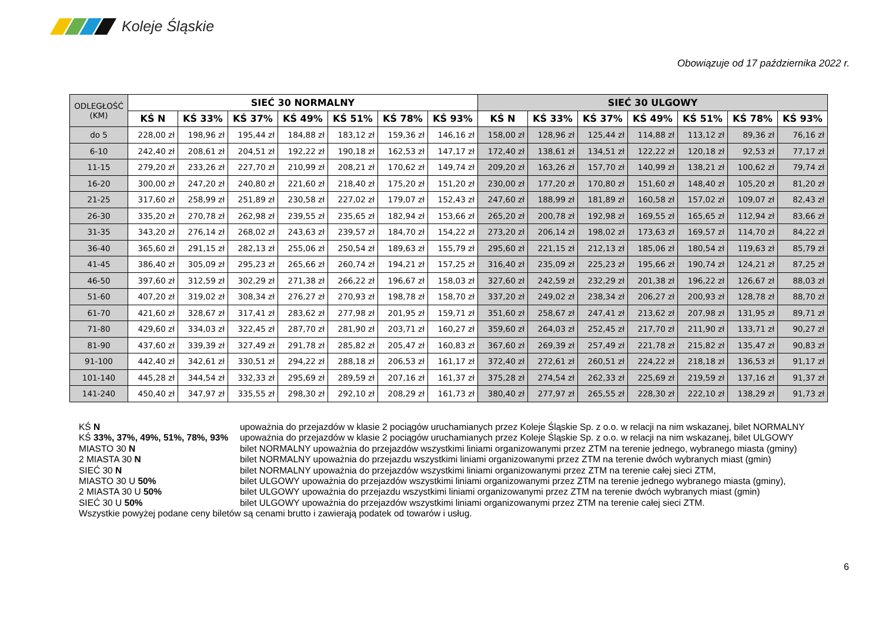Koleje Śląskie
Obowiązuje od 17 października 2022 r.
| ODLEGŁOŚĆ (KM) | SIEĆ 30 NORMALNY | | | | | | | SIEĆ 30 ULGOWY | | | | | | |
| --- | --- | --- | --- | --- | --- | --- | --- | --- | --- | --- | --- | --- | --- | --- |
| | KŚ N | KŚ 33% | KŚ 37% | KŚ 49% | KŚ 51% | KŚ 78% | KŚ 93% | KŚ N | KŚ 33% | KŚ 37% | KŚ 49% | KŚ 51% | KŚ 78% | KŚ 93% |
| do 5 | 228,00 zł | 198,96 zł | 195,44 zł | 184,88 zł | 183,12 zł | 159,36 zł | 146,16 zł | 158,00 zł | 128,96 zł | 125,44 zł | 114,88 zł | 113,12 zł | 89,36 zł | 76,16 zł |
| 6-10 | 242,40 zł | 208,61 zł | 204,51 zł | 192,22 zł | 190,18 zł | 162,53 zł | 147,17 zł | 172,40 zł | 138,61 zł | 134,51 zł | 122,22 zł | 120,18 zł | 92,53 zł | 77,17 zł |
| 11-15 | 279,20 zł | 233,26 zł | 227,70 zł | 210,99 zł | 208,21 zł | 170,62 zł | 149,74 zł | 209,20 zł | 163,26 zł | 157,70 zł | 140,99 zł | 138,21 zł | 100,62 zł | 79,74 zł |
| 16-20 | 300,00 zł | 247,20 zł | 240,80 zł | 221,60 zł | 218,40 zł | 175,20 zł | 151,20 zł | 230,00 zł | 177,20 zł | 170,80 zł | 151,60 zł | 148,40 zł | 105,20 zł | 81,20 zł |
| 21-25 | 317,60 zł | 258,99 zł | 251,89 zł | 230,58 zł | 227,02 zł | 179,07 zł | 152,43 zł | 247,60 zł | 188,99 zł | 181,89 zł | 160,58 zł | 157,02 zł | 109,07 zł | 82,43 zł |
| 26-30 | 335,20 zł | 270,78 zł | 262,98 zł | 239,55 zł | 235,65 zł | 182,94 zł | 153,66 zł | 265,20 zł | 200,78 zł | 192,98 zł | 169,55 zł | 165,65 zł | 112,94 zł | 83,66 zł |
| 31-35 | 343,20 zł | 276,14 zł | 268,02 zł | 243,63 zł | 239,57 zł | 184,70 zł | 154,22 zł | 273,20 zł | 206,14 zł | 198,02 zł | 173,63 zł | 169,57 zł | 114,70 zł | 84,22 zł |
| 36-40 | 365,60 zł | 291,15 zł | 282,13 zł | 255,06 zł | 250,54 zł | 189,63 zł | 155,79 zł | 295,60 zł | 221,15 zł | 212,13 zł | 185,06 zł | 180,54 zł | 119,63 zł | 85,79 zł |
| 41-45 | 386,40 zł | 305,09 zł | 295,23 zł | 265,66 zł | 260,74 zł | 194,21 zł | 157,25 zł | 316,40 zł | 235,09 zł | 225,23 zł | 195,66 zł | 190,74 zł | 124,21 zł | 87,25 zł |
| 46-50 | 397,60 zł | 312,59 zł | 302,29 zł | 271,38 zł | 266,22 zł | 196,67 zł | 158,03 zł | 327,60 zł | 242,59 zł | 232,29 zł | 201,38 zł | 196,22 zł | 126,67 zł | 88,03 zł |
| 51-60 | 407,20 zł | 319,02 zł | 308,34 zł | 276,27 zł | 270,93 zł | 198,78 zł | 158,70 zł | 337,20 zł | 249,02 zł | 238,34 zł | 206,27 zł | 200,93 zł | 128,78 zł | 88,70 zł |
| 61-70 | 421,60 zł | 328,67 zł | 317,41 zł | 283,62 zł | 277,98 zł | 201,95 zł | 159,71 zł | 351,60 zł | 258,67 zł | 247,41 zł | 213,62 zł | 207,98 zł | 131,95 zł | 89,71 zł |
| 71-80 | 429,60 zł | 334,03 zł | 322,45 zł | 287,70 zł | 281,90 zł | 203,71 zł | 160,27 zł | 359,60 zł | 264,03 zł | 252,45 zł | 217,70 zł | 211,90 zł | 133,71 zł | 90,27 zł |
| 81-90 | 437,60 zł | 339,39 zł | 327,49 zł | 291,78 zł | 285,82 zł | 205,47 zł | 160,83 zł | 367,60 zł | 269,39 zł | 257,49 zł | 221,78 zł | 215,82 zł | 135,47 zł | 90,83 zł |
| 91-100 | 442,40 zł | 342,61 zł | 330,51 zł | 294,22 zł | 288,18 zł | 206,53 zł | 161,17 zł | 372,40 zł | 272,61 zł | 260,51 zł | 224,22 zł | 218,18 zł | 136,53 zł | 91,17 zł |
| 101-140 | 445,28 zł | 344,54 zł | 332,33 zł | 295,69 zł | 289,59 zł | 207,16 zł | 161,37 zł | 375,28 zł | 274,54 zł | 262,33 zł | 225,69 zł | 219,59 zł | 137,16 zł | 91,37 zł |
| 141-240 | 450,40 zł | 347,97 zł | 335,55 zł | 298,30 zł | 292,10 zł | 208,29 zł | 161,73 zł | 380,40 zł | 277,97 zł | 265,55 zł | 228,30 zł | 222,10 zł | 138,29 zł | 91,73 zł |
KŚ N upoważnia do przejazdów w klasie 2 pociągów uruchamianych przez Koleje Śląskie Sp. z o.o. w relacji na nim wskazanej, bilet NORMALNY
KŚ 33%, 37%, 49%, 51%, 78%, 93% upoważnia do przejazdów w klasie 2 pociągów uruchamianych przez Koleje Śląskie Sp. z o.o. w relacji na nim wskazanej, bilet ULGOWY
MIASTO 30 N bilet NORMALNY upoważnia do przejazdów wszystkimi liniami organizowanymi przez ZTM na terenie jednego, wybranego miasta (gminy)
2 MIASTA 30 N bilet NORMALNY upoważnia do przejazdu wszystkimi liniami organizowanymi przez ZTM na terenie dwóch wybranych miast (gmin)
SIEĆ 30 N bilet NORMALNY upoważnia do przejazdów wszystkimi liniami organizowanymi przez ZTM na terenie całej sieci ZTM,
MIASTO 30 U 50% bilet ULGOWY upoważnia do przejazdów wszystkimi liniami organizowanymi przez ZTM na terenie jednego wybranego miasta (gminy),
2 MIASTA 30 U 50% bilet ULGOWY upoważnia do przejazdu wszystkimi liniami organizowanymi przez ZTM na terenie dwóch wybranych miast (gmin)
SIEĆ 30 U 50% bilet ULGOWY upoważnia do przejazdów wszystkimi liniami organizowanymi przez ZTM na terenie całej sieci ZTM.
Wszystkie powyżej podane ceny biletów są cenami brutto i zawierają podatek od towarów i usług.
6